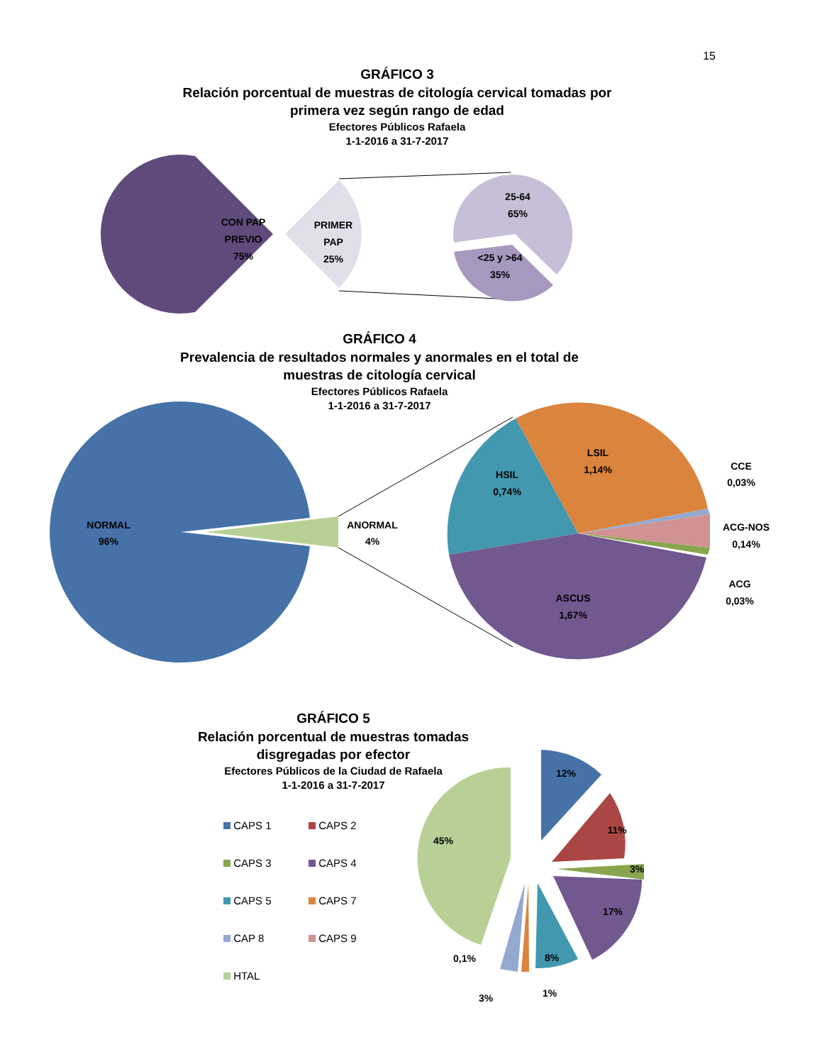15
GRÁFICO 3
Relación porcentual de muestras de citología cervical tomadas por primera vez según rango de edad
Efectores Públicos Rafaela
1-1-2016 a 31-7-2017
CON PAP
PREVIO
75%
PRIMER
PAP
25%
25-64
65%
<25 y >64
35%
GRÁFICO 4
Prevalencia de resultados normales y anormales en el total de muestras de citología cervical
Efectores Públicos Rafaela
1-1-2016 a 31-7-2017
NORMAL
96%
ANORMAL
4%
LSIL
1,14%
HSIL
0,74%
ASCUS
1,67%
CCE
0,03%
ACG-NOS
0,14%
ACG
0,03%
GRÁFICO 5
Relación porcentual de muestras tomadas disgregadas por efector
Efectores Públicos de la Ciudad de Rafaela
1-1-2016 a 31-7-2017
CAPS 1
CAPS 2
CAPS 3
CAPS 4
CAPS 5
CAPS 7
CAP 8
CAPS 9
HTAL
12%
11%
3%
17%
8%
45%
0,1%
3%
1%